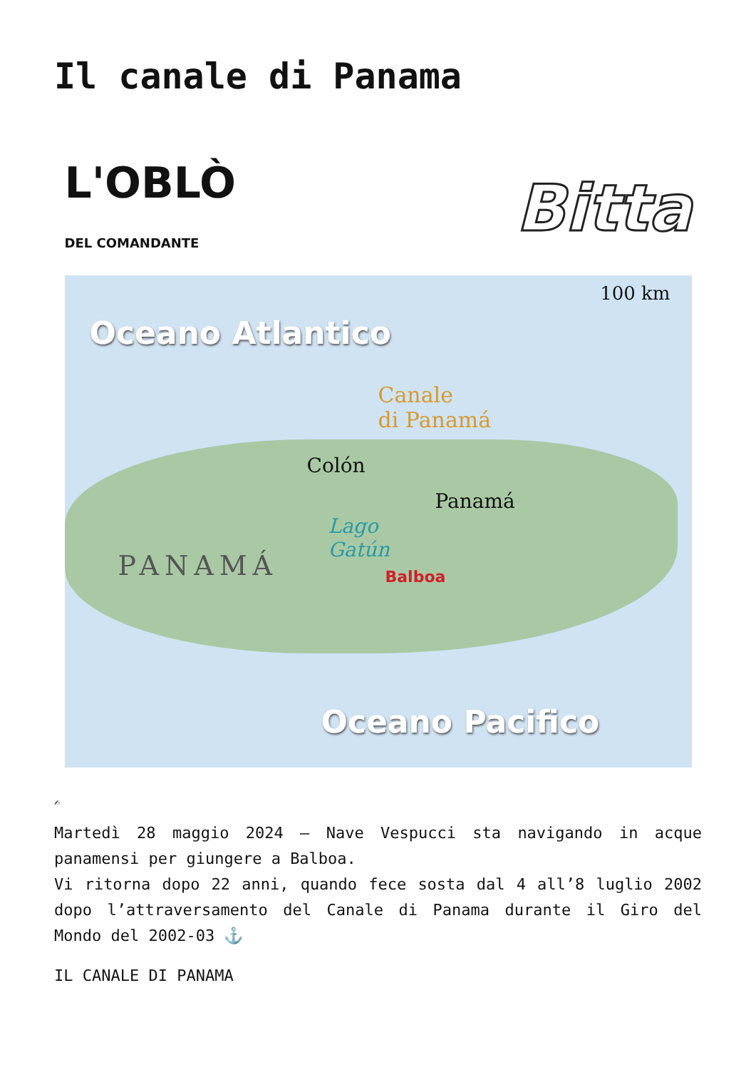Il canale di Panama
L'OBLÒ
DEL COMANDANTE Bitta
100 km
Oceano Atlantico
Canale
di Panamá
Colón
Panamá
Lago
Gatún
Balboa
PANAMÁ
Oceano Pacifico
✍
Martedì 28 maggio 2024 – Nave Vespucci sta navigando in acque panamensi per giungere a Balboa.
Vi ritorna dopo 22 anni, quando fece sosta dal 4 all’8 luglio 2002 dopo l’attraversamento del Canale di Panama durante il Giro del Mondo del 2002-03 ⚓️
IL CANALE DI PANAMA